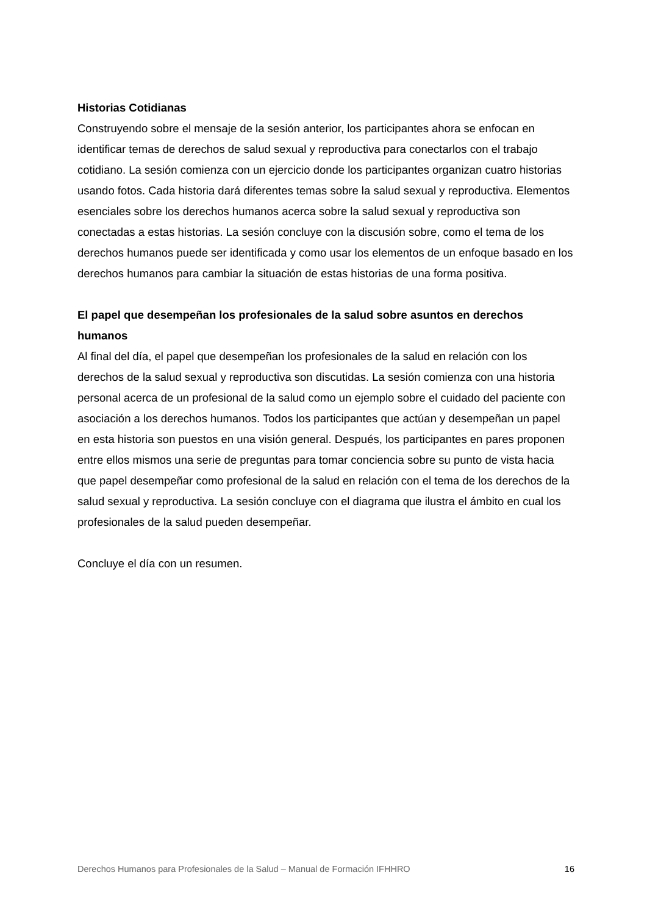Historias Cotidianas
Construyendo sobre el mensaje de la sesión anterior, los participantes ahora se enfocan en identificar temas de derechos de salud sexual y reproductiva para conectarlos con el trabajo cotidiano. La sesión comienza con un ejercicio donde los participantes organizan cuatro historias usando fotos. Cada historia dará diferentes temas sobre la salud sexual y reproductiva. Elementos esenciales sobre los derechos humanos acerca sobre la salud sexual y reproductiva son conectadas a estas historias. La sesión concluye con la discusión sobre, como el tema de los derechos humanos puede ser identificada y como usar los elementos de un enfoque basado en los derechos humanos para cambiar la situación de estas historias de una forma positiva.
El papel que desempeñan los profesionales de la salud sobre asuntos en derechos humanos
Al final del día, el papel que desempeñan los profesionales de la salud en relación con los derechos de la salud sexual y reproductiva son discutidas. La sesión comienza con una historia personal acerca de un profesional de la salud como un ejemplo sobre el cuidado del paciente con asociación a los derechos humanos. Todos los participantes que actúan y desempeñan un papel en esta historia son puestos en una visión general. Después, los participantes en pares proponen entre ellos mismos una serie de preguntas para tomar conciencia sobre su punto de vista hacia que papel desempeñar como profesional de la salud en relación con el tema de los derechos de la salud sexual y reproductiva. La sesión concluye con el diagrama que ilustra el ámbito en cual los profesionales de la salud pueden desempeñar.
Concluye el día con un resumen.
Derechos Humanos para Profesionales de la Salud – Manual de Formación IFHHRO 16